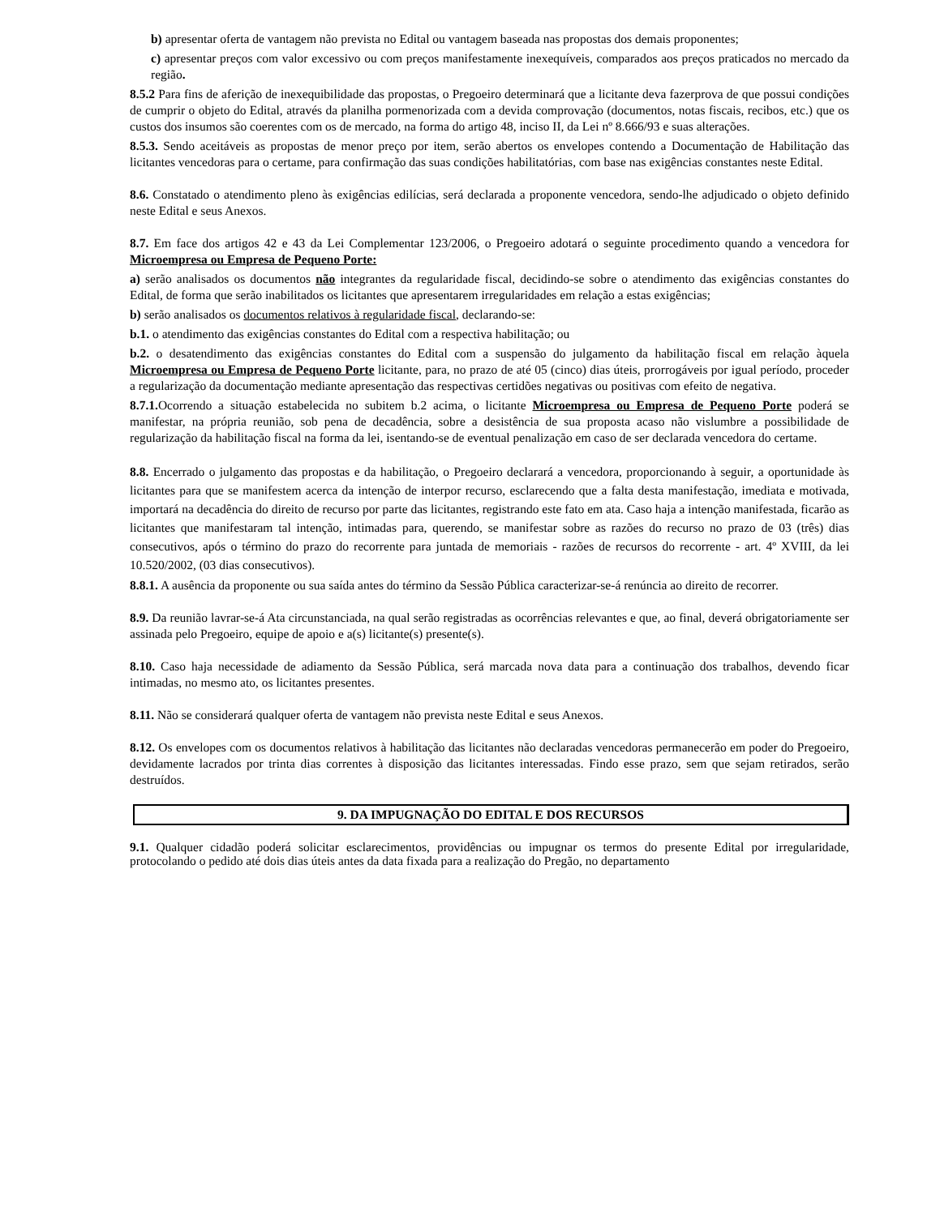b) apresentar oferta de vantagem não prevista no Edital ou vantagem baseada nas propostas dos demais proponentes;
c) apresentar preços com valor excessivo ou com preços manifestamente inexequíveis, comparados aos preços praticados no mercado da região.
8.5.2 Para fins de aferição de inexequibilidade das propostas, o Pregoeiro determinará que a licitante deva fazerprova de que possui condições de cumprir o objeto do Edital, através da planilha pormenorizada com a devida comprovação (documentos, notas fiscais, recibos, etc.) que os custos dos insumos são coerentes com os de mercado, na forma do artigo 48, inciso II, da Lei nº 8.666/93 e suas alterações.
8.5.3. Sendo aceitáveis as propostas de menor preço por item, serão abertos os envelopes contendo a Documentação de Habilitação das licitantes vencedoras para o certame, para confirmação das suas condições habilitatórias, com base nas exigências constantes neste Edital.
8.6. Constatado o atendimento pleno às exigências edilícias, será declarada a proponente vencedora, sendo-lhe adjudicado o objeto definido neste Edital e seus Anexos.
8.7. Em face dos artigos 42 e 43 da Lei Complementar 123/2006, o Pregoeiro adotará o seguinte procedimento quando a vencedora for Microempresa ou Empresa de Pequeno Porte:
a) serão analisados os documentos não integrantes da regularidade fiscal, decidindo-se sobre o atendimento das exigências constantes do Edital, de forma que serão inabilitados os licitantes que apresentarem irregularidades em relação a estas exigências;
b) serão analisados os documentos relativos à regularidade fiscal, declarando-se:
b.1. o atendimento das exigências constantes do Edital com a respectiva habilitação; ou
b.2. o desatendimento das exigências constantes do Edital com a suspensão do julgamento da habilitação fiscal em relação àquela Microempresa ou Empresa de Pequeno Porte licitante, para, no prazo de até 05 (cinco) dias úteis, prorrogáveis por igual período, proceder a regularização da documentação mediante apresentação das respectivas certidões negativas ou positivas com efeito de negativa.
8.7.1. Ocorrendo a situação estabelecida no subitem b.2 acima, o licitante Microempresa ou Empresa de Pequeno Porte poderá se manifestar, na própria reunião, sob pena de decadência, sobre a desistência de sua proposta acaso não vislumbre a possibilidade de regularização da habilitação fiscal na forma da lei, isentando-se de eventual penalização em caso de ser declarada vencedora do certame.
8.8. Encerrado o julgamento das propostas e da habilitação, o Pregoeiro declarará a vencedora, proporcionando à seguir, a oportunidade às licitantes para que se manifestem acerca da intenção de interpor recurso, esclarecendo que a falta desta manifestação, imediata e motivada, importará na decadência do direito de recurso por parte das licitantes, registrando este fato em ata. Caso haja a intenção manifestada, ficarão as licitantes que manifestaram tal intenção, intimadas para, querendo, se manifestar sobre as razões do recurso no prazo de 03 (três) dias consecutivos, após o término do prazo do recorrente para juntada de memoriais - razões de recursos do recorrente - art. 4º XVIII, da lei 10.520/2002, (03 dias consecutivos).
8.8.1. A ausência da proponente ou sua saída antes do término da Sessão Pública caracterizar-se-á renúncia ao direito de recorrer.
8.9. Da reunião lavrar-se-á Ata circunstanciada, na qual serão registradas as ocorrências relevantes e que, ao final, deverá obrigatoriamente ser assinada pelo Pregoeiro, equipe de apoio e a(s) licitante(s) presente(s).
8.10. Caso haja necessidade de adiamento da Sessão Pública, será marcada nova data para a continuação dos trabalhos, devendo ficar intimadas, no mesmo ato, os licitantes presentes.
8.11. Não se considerará qualquer oferta de vantagem não prevista neste Edital e seus Anexos.
8.12. Os envelopes com os documentos relativos à habilitação das licitantes não declaradas vencedoras permanecerão em poder do Pregoeiro, devidamente lacrados por trinta dias correntes à disposição das licitantes interessadas. Findo esse prazo, sem que sejam retirados, serão destruídos.
9. DA IMPUGNAÇÃO DO EDITAL E DOS RECURSOS
9.1. Qualquer cidadão poderá solicitar esclarecimentos, providências ou impugnar os termos do presente Edital por irregularidade, protocolando o pedido até dois dias úteis antes da data fixada para a realização do Pregão, no departamento